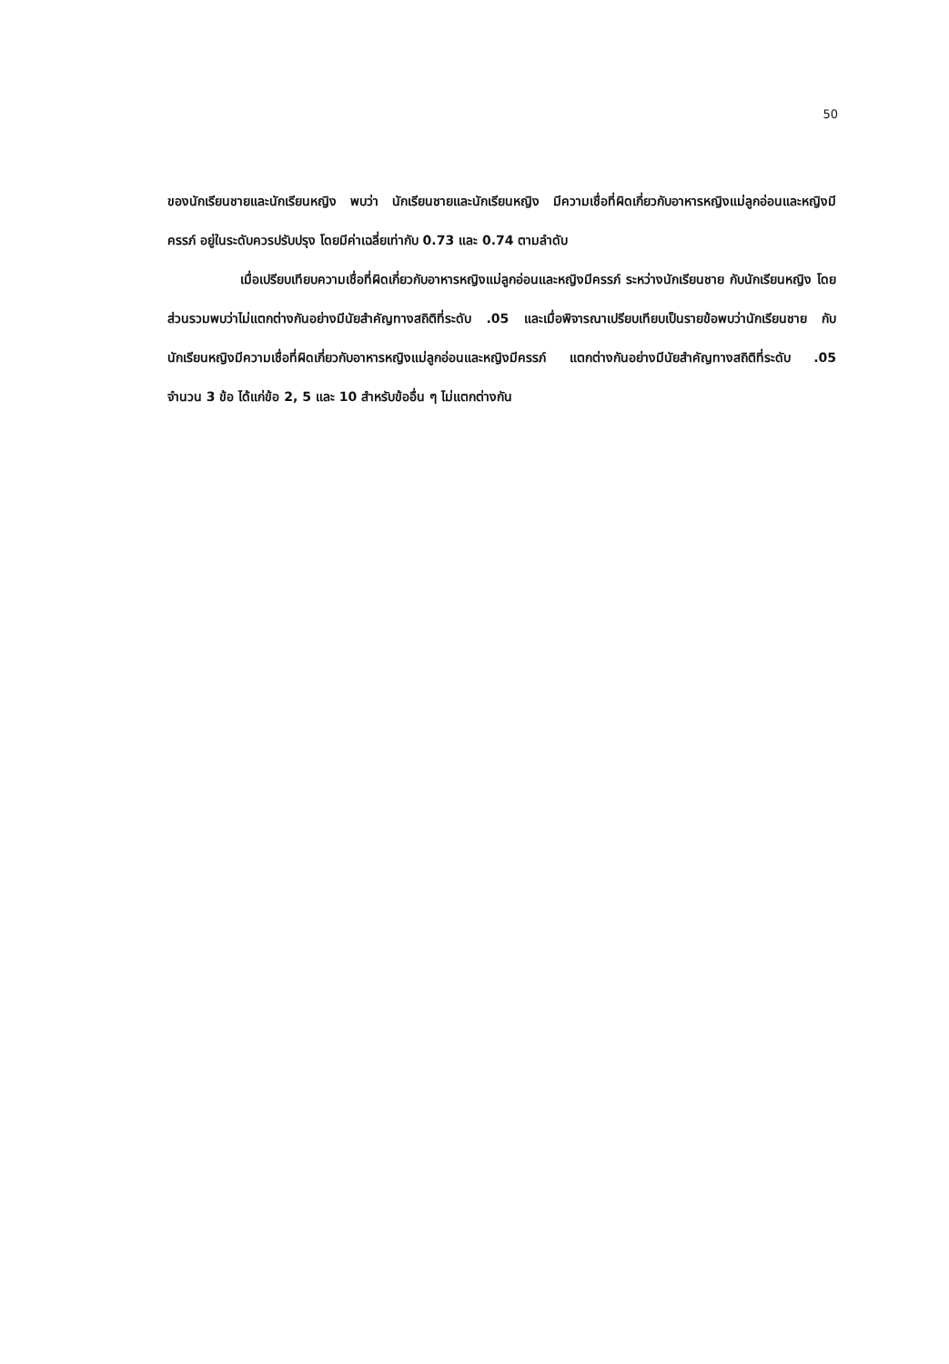50
ของนักเรียนชายและนักเรียนหญิง พบว่า นักเรียนชายและนักเรียนหญิง มีความเชื่อที่ผิดเกี่ยวกับอาหารหญิงแม่ลูกอ่อนและหญิงมีครรภ์ อยู่ในระดับควรปรับปรุง โดยมีค่าเฉลี่ยเท่ากับ 0.73 และ 0.74 ตามลำดับ
เมื่อเปรียบเทียบความเชื่อที่ผิดเกี่ยวกับอาหารหญิงแม่ลูกอ่อนและหญิงมีครรภ์ ระหว่างนักเรียนชาย กับนักเรียนหญิง โดยส่วนรวมพบว่าไม่แตกต่างกันอย่างมีนัยสำคัญทางสถิติที่ระดับ .05 และเมื่อพิจารณาเปรียบเทียบเป็นรายข้อพบว่านักเรียนชาย กับนักเรียนหญิงมีความเชื่อที่ผิดเกี่ยวกับอาหารหญิงแม่ลูกอ่อนและหญิงมีครรภ์ แตกต่างกันอย่างมีนัยสำคัญทางสถิติที่ระดับ .05 จำนวน 3 ข้อ ได้แก่ข้อ 2, 5 และ 10 สำหรับข้ออื่น ๆ ไม่แตกต่างกัน